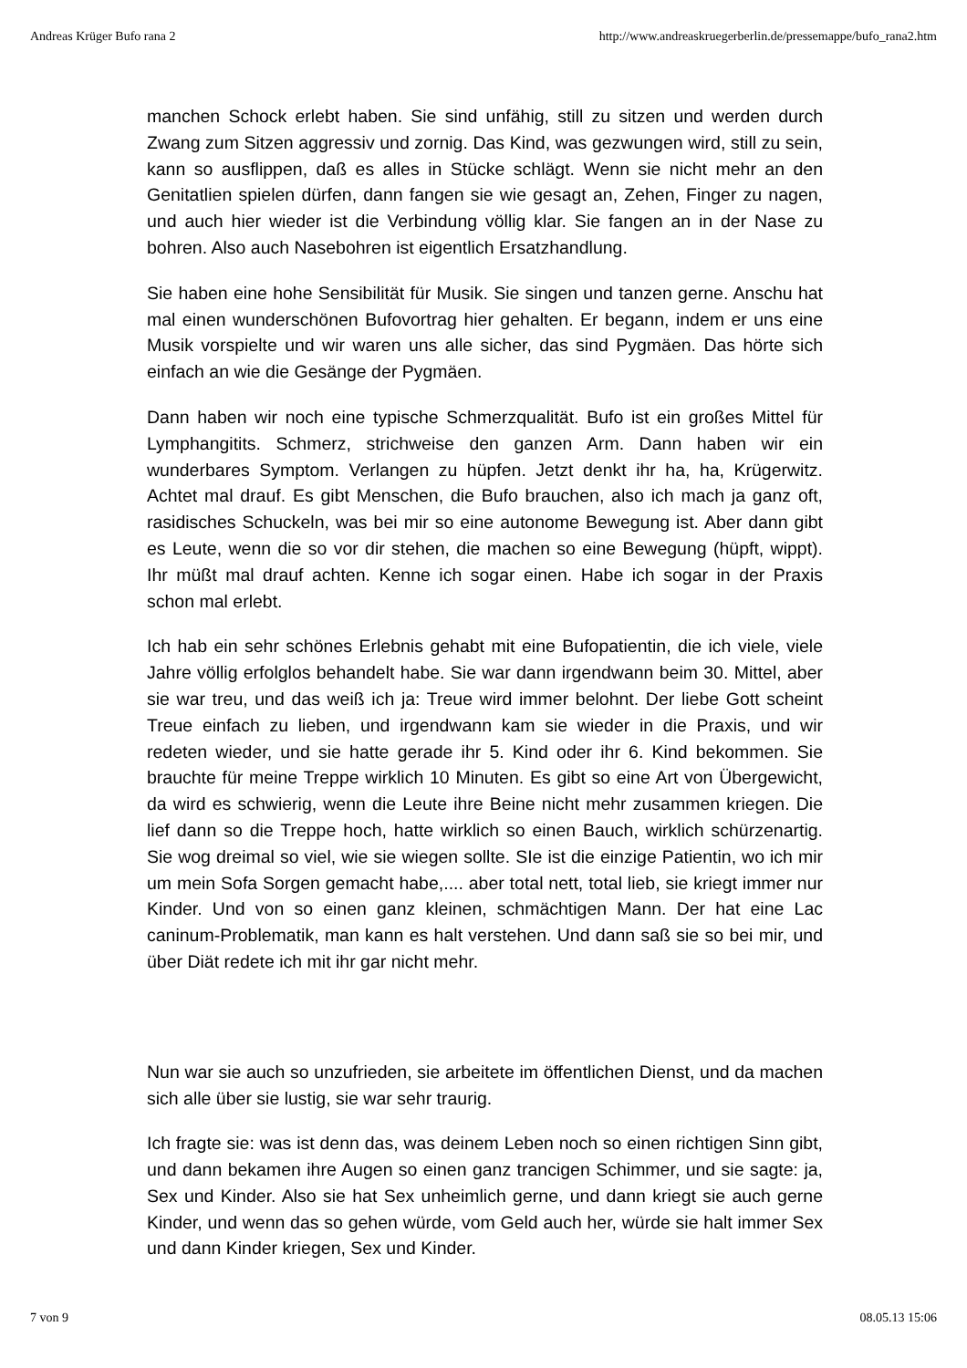Andreas Krüger Bufo rana 2 http://www.andreaskruegerberlin.de/pressemappe/bufo_rana2.htm
manchen Schock erlebt haben. Sie sind unfähig, still zu sitzen und werden durch Zwang zum Sitzen aggressiv und zornig. Das Kind, was gezwungen wird, still zu sein, kann so ausflippen, daß es alles in Stücke schlägt. Wenn sie nicht mehr an den Genitatlien spielen dürfen, dann fangen sie wie gesagt an, Zehen, Finger zu nagen, und auch hier wieder ist die Verbindung völlig klar. Sie fangen an in der Nase zu bohren. Also auch Nasebohren ist eigentlich Ersatzhandlung.
Sie haben eine hohe Sensibilität für Musik. Sie singen und tanzen gerne. Anschu hat mal einen wunderschönen Bufovortrag hier gehalten. Er begann, indem er uns eine Musik vorspielte und wir waren uns alle sicher, das sind Pygmäen. Das hörte sich einfach an wie die Gesänge der Pygmäen.
Dann haben wir noch eine typische Schmerzqualität. Bufo ist ein großes Mittel für Lymphangitits. Schmerz, strichweise den ganzen Arm. Dann haben wir ein wunderbares Symptom. Verlangen zu hüpfen. Jetzt denkt ihr ha, ha, Krügerwitz. Achtet mal drauf. Es gibt Menschen, die Bufo brauchen, also ich mach ja ganz oft, rasidisches Schuckeln, was bei mir so eine autonome Bewegung ist. Aber dann gibt es Leute, wenn die so vor dir stehen, die machen so eine Bewegung (hüpft, wippt). Ihr müßt mal drauf achten. Kenne ich sogar einen. Habe ich sogar in der Praxis schon mal erlebt.
Ich hab ein sehr schönes Erlebnis gehabt mit eine Bufopatientin, die ich viele, viele Jahre völlig erfolglos behandelt habe. Sie war dann irgendwann beim 30. Mittel, aber sie war treu, und das weiß ich ja: Treue wird immer belohnt. Der liebe Gott scheint Treue einfach zu lieben, und irgendwann kam sie wieder in die Praxis, und wir redeten wieder, und sie hatte gerade ihr 5. Kind oder ihr 6. Kind bekommen. Sie brauchte für meine Treppe wirklich 10 Minuten. Es gibt so eine Art von Übergewicht, da wird es schwierig, wenn die Leute ihre Beine nicht mehr zusammen kriegen. Die lief dann so die Treppe hoch, hatte wirklich so einen Bauch, wirklich schürzenartig. Sie wog dreimal so viel, wie sie wiegen sollte. SIe ist die einzige Patientin, wo ich mir um mein Sofa Sorgen gemacht habe,.... aber total nett, total lieb, sie kriegt immer nur Kinder. Und von so einen ganz kleinen, schmächtigen Mann. Der hat eine Lac caninum-Problematik, man kann es halt verstehen. Und dann saß sie so bei mir, und über Diät redete ich mit ihr gar nicht mehr.
Nun war sie auch so unzufrieden, sie arbeitete im öffentlichen Dienst, und da machen sich alle über sie lustig, sie war sehr traurig.
Ich fragte sie: was ist denn das, was deinem Leben noch so einen richtigen Sinn gibt, und dann bekamen ihre Augen so einen ganz trancigen Schimmer, und sie sagte: ja, Sex und Kinder. Also sie hat Sex unheimlich gerne, und dann kriegt sie auch gerne Kinder, und wenn das so gehen würde, vom Geld auch her, würde sie halt immer Sex und dann Kinder kriegen, Sex und Kinder.
7 von 9 08.05.13 15:06